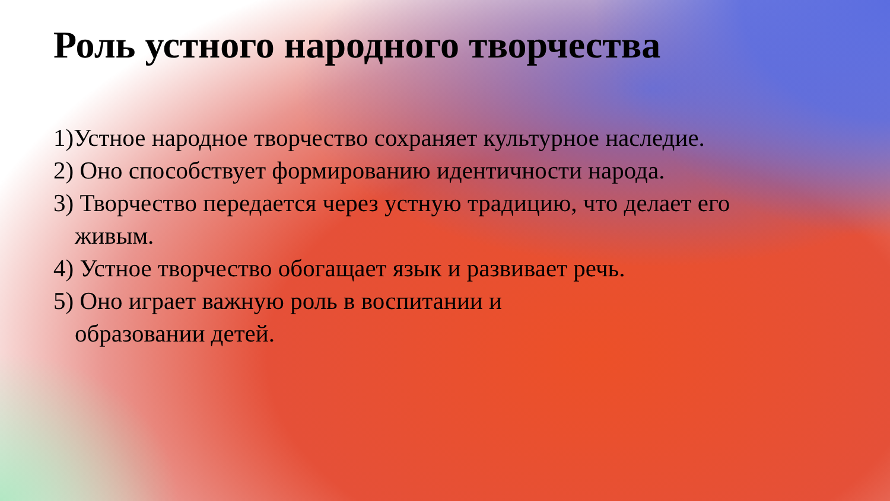Роль устного народного творчества
1)Устное народное творчество сохраняет культурное наследие.
2) Оно способствует формированию идентичности народа.
3) Творчество передается через устную традицию, что делает его живым.
4) Устное творчество обогащает язык и развивает речь.
5) Оно играет важную роль в воспитании и образовании детей.